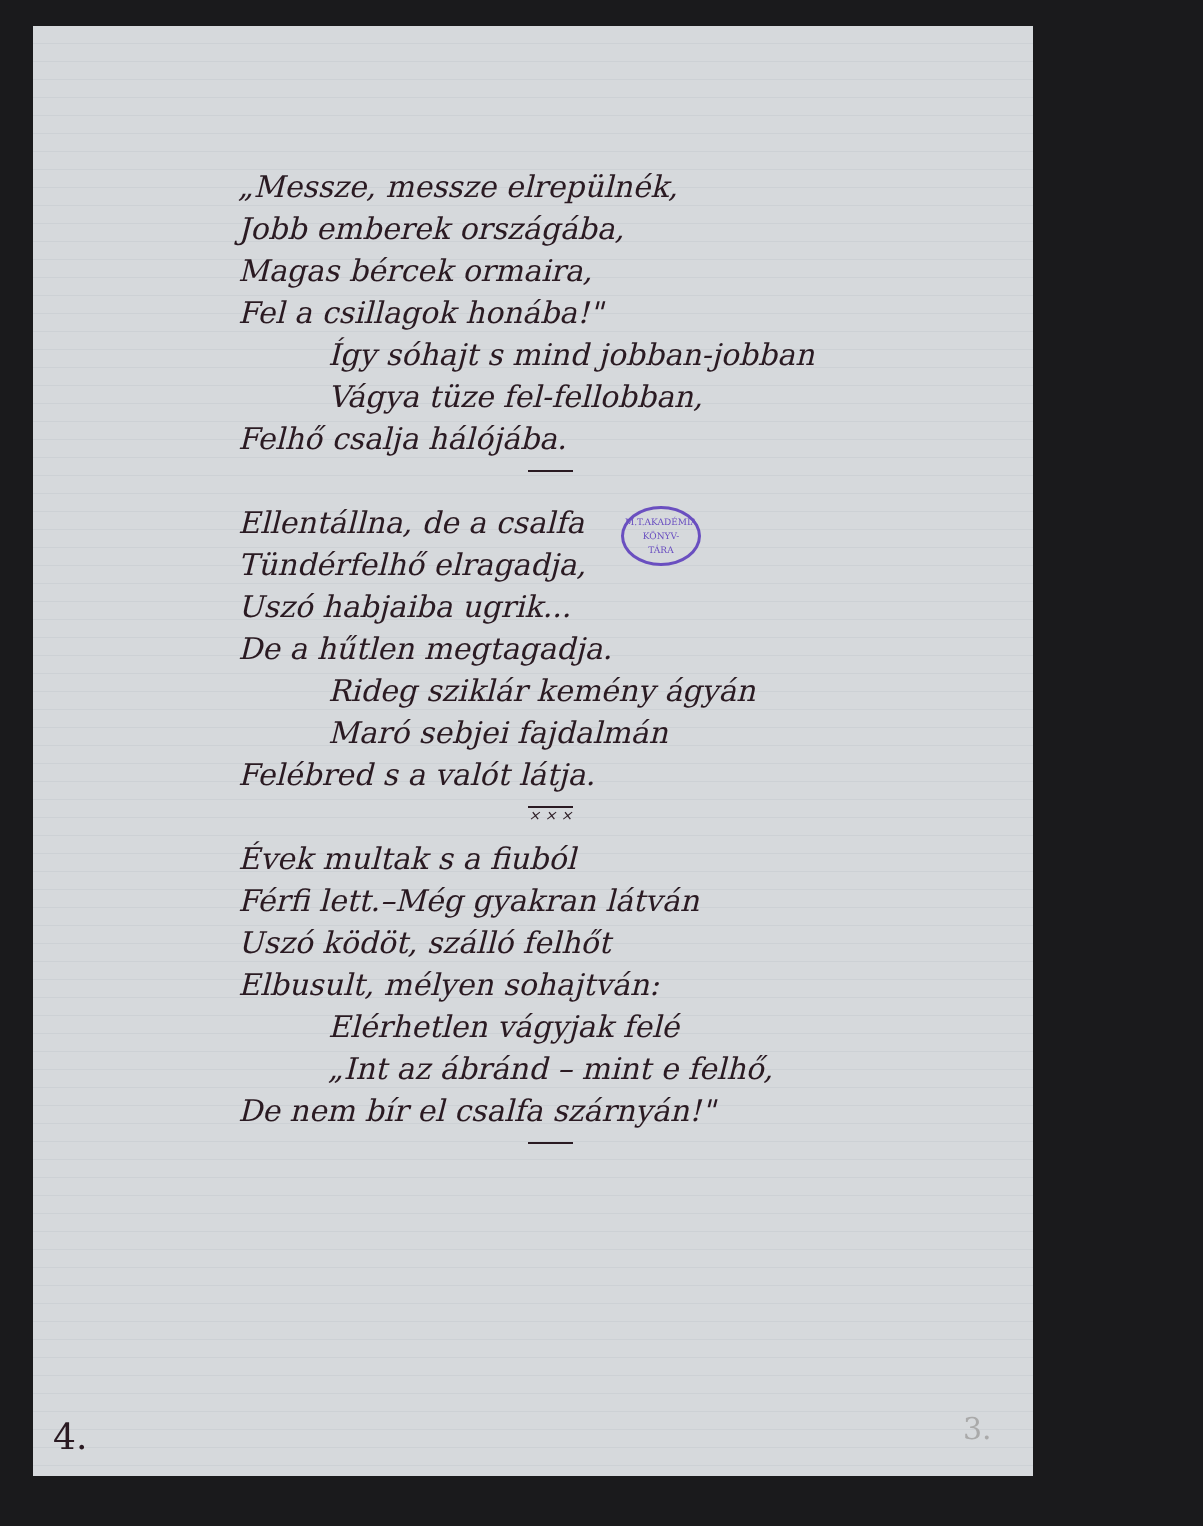„Messze, messze elrepülnék,
Jobb emberek országába,
Magas bércek ormaira,
Fel a csillagok honába!"
Így sóhajt s mind jobban-jobban
Vágya tüze fel-fellobban,
Felhő csalja hálójába.
Ellentállna, de a csalfa
Tündérfelhő elragadja,
Uszó habjaiba ugrik...
De a hűtlen megtagadja.
Rideg sziklár kemény ágyán
Maró sebjei fajdalmán
Felébred s a valót látja.
× × ×
Évek multak s a fiuból
Férfi lett.–Még gyakran látván
Uszó ködöt, szálló felhőt
Elbusult, mélyen sohajtván:
Elérhetlen vágyjak felé
„Int az ábránd – mint e felhő,
De nem bír el csalfa szárnyán!"
M.T.AKADÉMIA
KÖNYV-
TÁRA
4. 3.